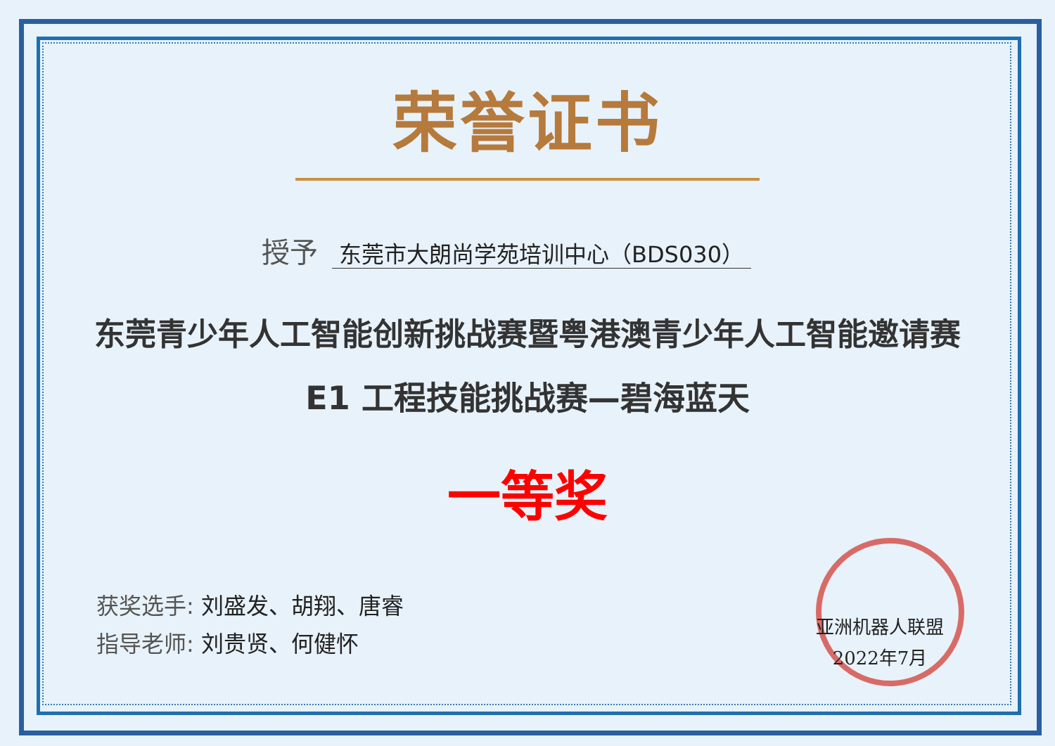荣誉证书
授予 东莞市大朗尚学苑培训中心（BDS030）
东莞青少年人工智能创新挑战赛暨粤港澳青少年人工智能邀请赛
E1 工程技能挑战赛—碧海蓝天
一等奖
获奖选手: 刘盛发、胡翔、唐睿
指导老师: 刘贵贤、何健怀
亚洲机器人联盟
2022年7月